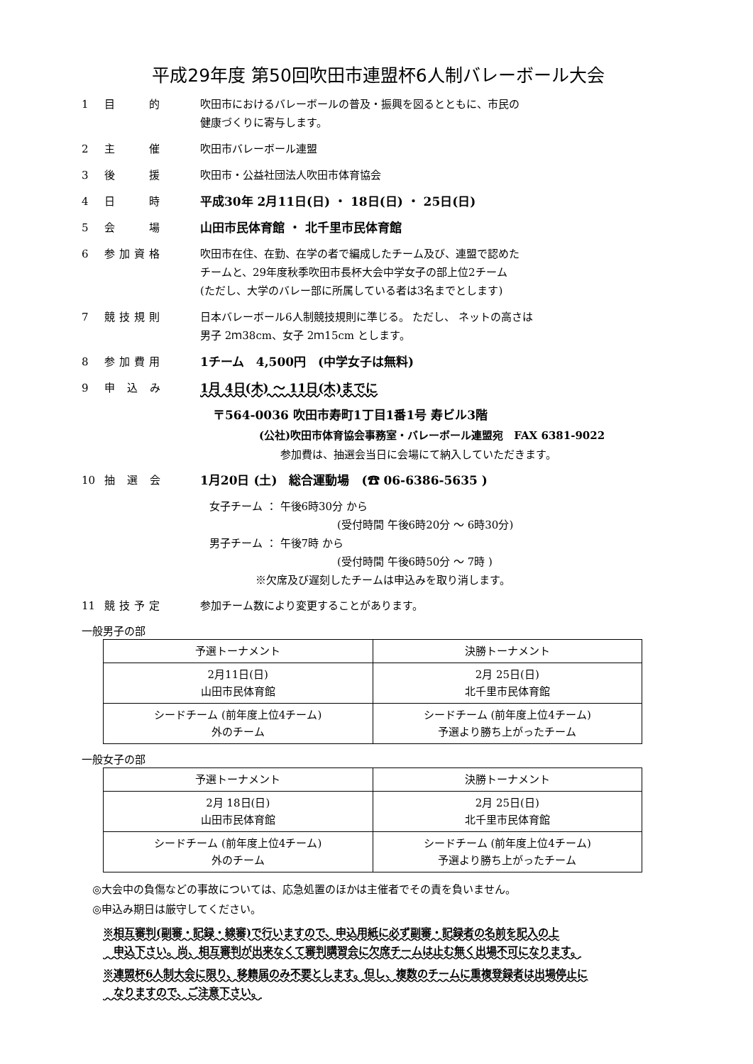平成29年度 第50回吹田市連盟杯6人制バレーボール大会
1 目　　的 吹田市におけるバレーボールの普及・振興を図るとともに、市民の
健康づくりに寄与します。
2 主　　催 吹田市バレーボール連盟
3 後　　援 吹田市・公益社団法人吹田市体育協会
4 日　　時 平成30年 2月11日(日) ・ 18日(日) ・ 25日(日)
5 会　　場 山田市民体育館 ・ 北千里市民体育館
6 参加資格 吹田市在住、在勤、在学の者で編成したチーム及び、連盟で認めた
チームと、29年度秋季吹田市長杯大会中学女子の部上位2チーム
(ただし、大学のバレー部に所属している者は3名までとします)
7 競技規則 日本バレーボール6人制競技規則に準じる。 ただし、 ネットの高さは
男子 2ｍ38cm、女子 2ｍ15cm とします。
8 参加費用 1チーム　4,500円　(中学女子は無料)
9 申 込 み 1月 4日(木) ～ 11日(木)までに
〒564-0036 吹田市寿町1丁目1番1号 寿ビル3階
(公社)吹田市体育協会事務室・バレーボール連盟宛　FAX 6381-9022
参加費は、抽選会当日に会場にて納入していただきます。
10 抽 選 会 1月20日 (土)　総合運動場　(☎ 06-6386-5635 )
女子チーム ： 午後6時30分 から
(受付時間 午後6時20分 ～ 6時30分)
男子チーム ： 午後7時 から
(受付時間 午後6時50分 ～ 7時 )
※欠席及び遅刻したチームは申込みを取り消します。
11 競技予定 参加チーム数により変更することがあります。
一般男子の部
| 予選トーナメント | 決勝トーナメント |
| --- | --- |
| 2月11日(日) 山田市民体育館 | 2月 25日(日) 北千里市民体育館 |
| シードチーム (前年度上位4チーム) 外のチーム | シードチーム (前年度上位4チーム) 予選より勝ち上がったチーム |
一般女子の部
| 予選トーナメント | 決勝トーナメント |
| --- | --- |
| 2月 18日(日) 山田市民体育館 | 2月 25日(日) 北千里市民体育館 |
| シードチーム (前年度上位4チーム) 外のチーム | シードチーム (前年度上位4チーム) 予選より勝ち上がったチーム |
◎大会中の負傷などの事故については、応急処置のほかは主催者でその責を負いません。
◎申込み期日は厳守してください。
※相互審判(副審・記録・線審)で行いますので、申込用紙に必ず副審・記録者の名前を記入の上
　申込下さい。尚、相互審判が出来なくて審判講習会に欠席チームは止む無く出場不可になります。
※連盟杯6人制大会に限り、移籍届のみ不要とします。但し、複数のチームに重複登録者は出場停止に
　なりますので、ご注意下さい。